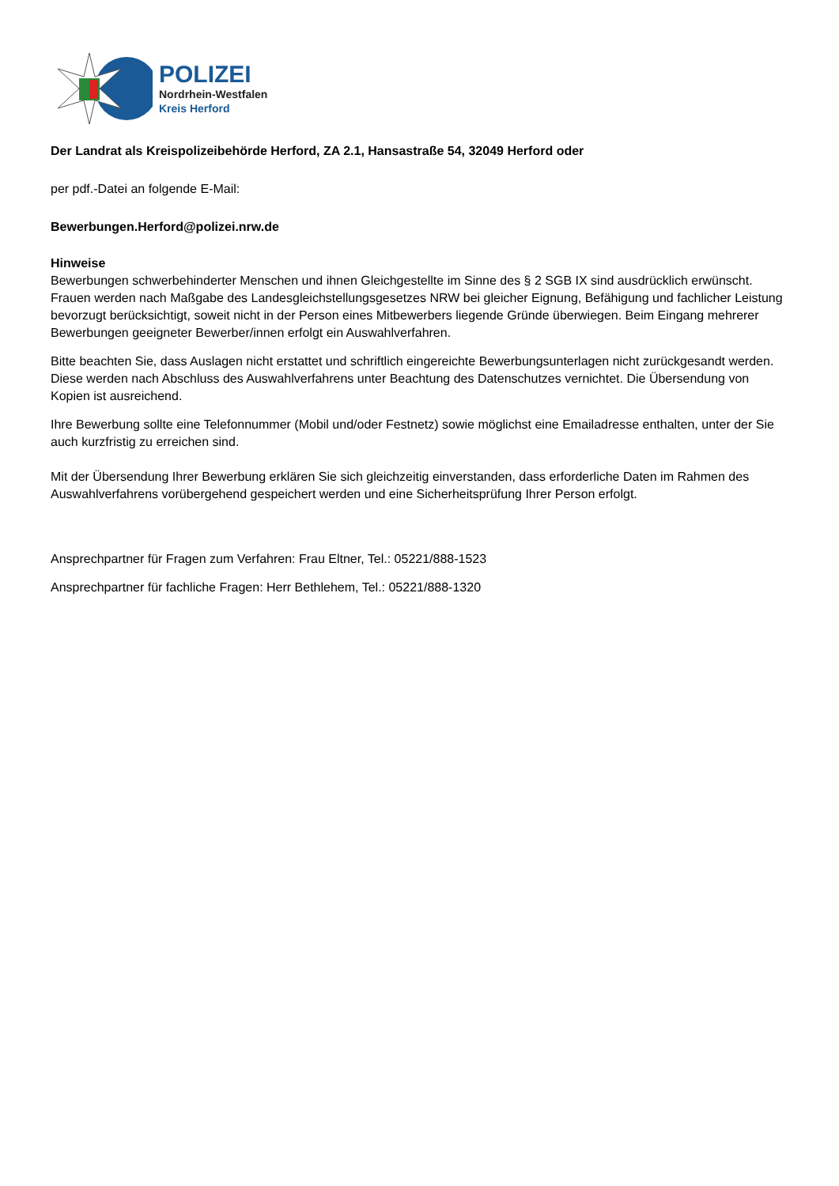POLIZEI
Nordrhein-Westfalen
Kreis Herford
Der Landrat als Kreispolizeibehörde Herford, ZA 2.1, Hansastraße 54, 32049 Herford oder
per pdf.-Datei an folgende E-Mail:
Bewerbungen.Herford@polizei.nrw.de
Hinweise
Bewerbungen schwerbehinderter Menschen und ihnen Gleichgestellte im Sinne des § 2 SGB IX sind ausdrücklich erwünscht. Frauen werden nach Maßgabe des Landesgleichstellungsgesetzes NRW bei gleicher Eignung, Befähigung und fachlicher Leistung bevorzugt berücksichtigt, soweit nicht in der Person eines Mitbewerbers liegende Gründe überwiegen. Beim Eingang mehrerer Bewerbungen geeigneter Bewerber/innen erfolgt ein Auswahlverfahren.
Bitte beachten Sie, dass Auslagen nicht erstattet und schriftlich eingereichte Bewerbungsunterlagen nicht zurückgesandt werden. Diese werden nach Abschluss des Auswahlverfahrens unter Beachtung des Datenschutzes vernichtet. Die Übersendung von Kopien ist ausreichend.
Ihre Bewerbung sollte eine Telefonnummer (Mobil und/oder Festnetz) sowie möglichst eine Emailadresse enthalten, unter der Sie auch kurzfristig zu erreichen sind.
Mit der Übersendung Ihrer Bewerbung erklären Sie sich gleichzeitig einverstanden, dass erforderliche Daten im Rahmen des Auswahlverfahrens vorübergehend gespeichert werden und eine Sicherheitsprüfung Ihrer Person erfolgt.
Ansprechpartner für Fragen zum Verfahren: Frau Eltner, Tel.: 05221/888-1523
Ansprechpartner für fachliche Fragen: Herr Bethlehem, Tel.: 05221/888-1320